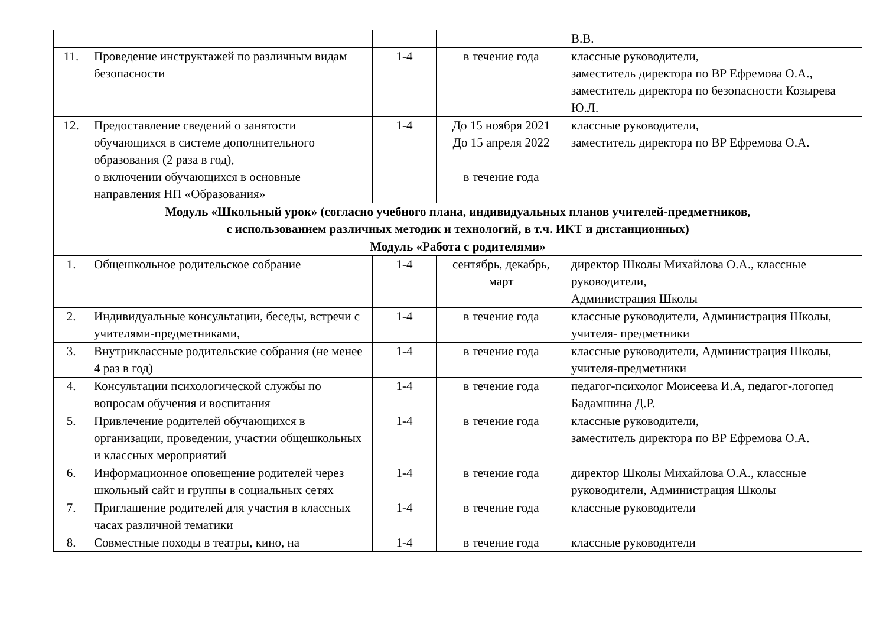| | | | | В.В. |
| 11. | Проведение инструктажей по различным видам безопасности | 1-4 | в течение года | классные руководители, заместитель директора по ВР Ефремова О.А., заместитель директора по безопасности Козырева Ю.Л. |
| 12. | Предоставление сведений о занятости обучающихся в системе дополнительного образования (2 раза в год), о включении обучающихся в основные направления НП «Образования» | 1-4 | До 15 ноября 2021 До 15 апреля 2022 в течение года | классные руководители, заместитель директора по ВР Ефремова О.А. |
| Модуль «Школьный урок» (согласно учебного плана, индивидуальных планов учителей-предметников, с использованием различных методик и технологий, в т.ч. ИКТ и дистанционных) | | | | |
| Модуль «Работа с родителями» | | | | |
| 1. | Общешкольное родительское собрание | 1-4 | сентябрь, декабрь, март | директор Школы Михайлова О.А., классные руководители, Администрация Школы |
| 2. | Индивидуальные консультации, беседы, встречи с учителями-предметниками, | 1-4 | в течение года | классные руководители, Администрация Школы, учителя- предметники |
| 3. | Внутриклассные родительские собрания (не менее 4 раз в год) | 1-4 | в течение года | классные руководители, Администрация Школы, учителя-предметники |
| 4. | Консультации психологической службы по вопросам обучения и воспитания | 1-4 | в течение года | педагог-психолог Моисеева И.А, педагог-логопед Бадамшина Д.Р. |
| 5. | Привлечение родителей обучающихся в организации, проведении, участии общешкольных и классных мероприятий | 1-4 | в течение года | классные руководители, заместитель директора по ВР Ефремова О.А. |
| 6. | Информационное оповещение родителей через школьный сайт и группы в социальных сетях | 1-4 | в течение года | директор Школы Михайлова О.А., классные руководители, Администрация Школы |
| 7. | Приглашение родителей для участия в классных часах различной тематики | 1-4 | в течение года | классные руководители |
| 8. | Совместные походы в театры, кино, на | 1-4 | в течение года | классные руководители |